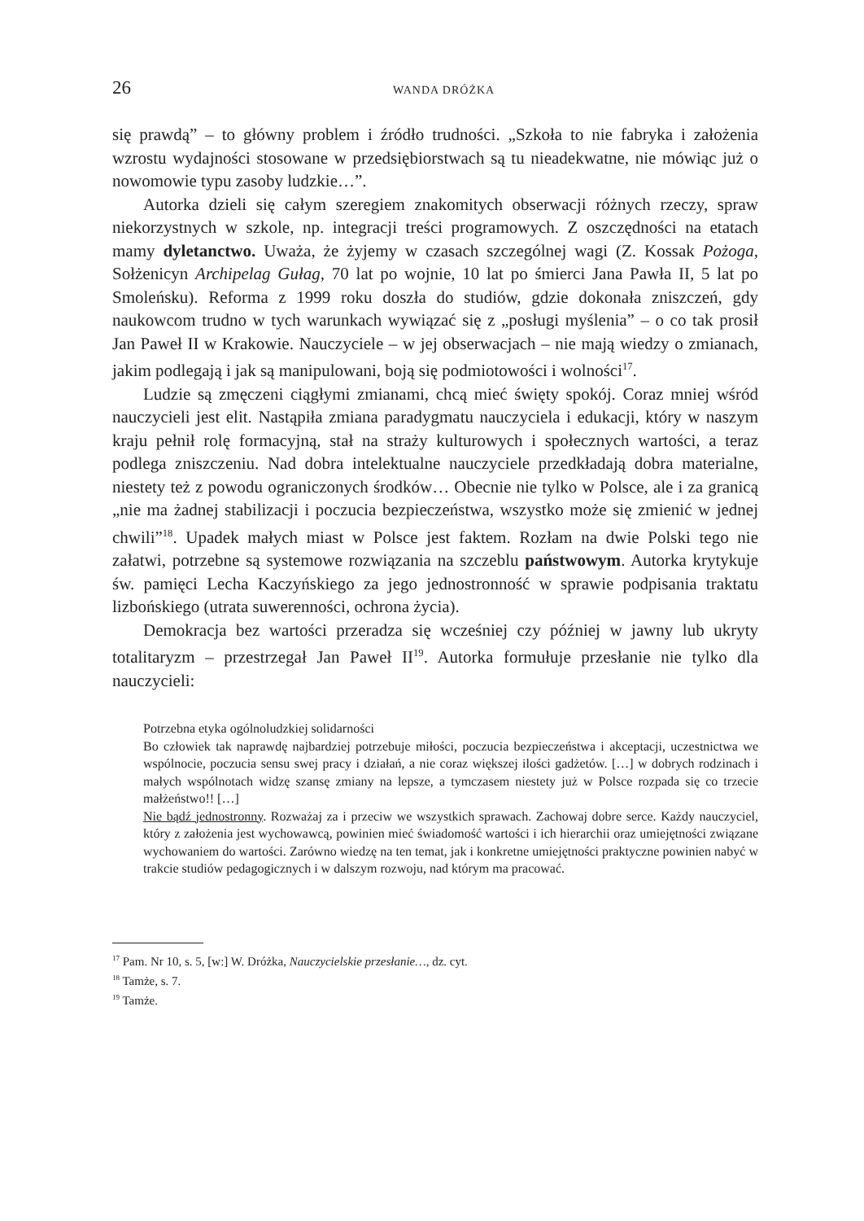26 WANDA DRÓŻKA
się prawdą” – to główny problem i źródło trudności. „Szkoła to nie fabryka i założenia wzrostu wydajności stosowane w przedsiębiorstwach są tu nieadekwatne, nie mówiąc już o nowomowie typu zasoby ludzkie…”.
Autorka dzieli się całym szeregiem znakomitych obserwacji różnych rzeczy, spraw niekorzystnych w szkole, np. integracji treści programowych. Z oszczędności na etatach mamy dyletanctwo. Uważa, że żyjemy w czasach szczególnej wagi (Z. Kossak Pożoga, Sołżenicyn Archipelag Gułag, 70 lat po wojnie, 10 lat po śmierci Jana Pawła II, 5 lat po Smoleńsku). Reforma z 1999 roku doszła do studiów, gdzie dokonała zniszczeń, gdy naukowcom trudno w tych warunkach wywiązać się z „posługi myślenia” – o co tak prosił Jan Paweł II w Krakowie. Nauczyciele – w jej obserwacjach – nie mają wiedzy o zmianach, jakim podlegają i jak są manipulowani, boją się podmiotowości i wolności<sup>17</sup>.
Ludzie są zmęczeni ciągłymi zmianami, chcą mieć święty spokój. Coraz mniej wśród nauczycieli jest elit. Nastąpiła zmiana paradygmatu nauczyciela i edukacji, który w naszym kraju pełnił rolę formacyjną, stał na straży kulturowych i społecznych wartości, a teraz podlega zniszczeniu. Nad dobra intelektualne nauczyciele przedkładają dobra materialne, niestety też z powodu ograniczonych środków… Obecnie nie tylko w Polsce, ale i za granicą „nie ma żadnej stabilizacji i poczucia bezpieczeństwa, wszystko może się zmienić w jednej chwili”<sup>18</sup>. Upadek małych miast w Polsce jest faktem. Rozłam na dwie Polski tego nie załatwi, potrzebne są systemowe rozwiązania na szczeblu państwowym. Autorka krytykuje św. pamięci Lecha Kaczyńskiego za jego jednostronność w sprawie podpisania traktatu lizbońskiego (utrata suwerenności, ochrona życia).
Demokracja bez wartości przeradza się wcześniej czy później w jawny lub ukryty totalitaryzm – przestrzegał Jan Paweł II<sup>19</sup>. Autorka formułuje przesłanie nie tylko dla nauczycieli:
Potrzebna etyka ogólnoludzkiej solidarności
Bo człowiek tak naprawdę najbardziej potrzebuje miłości, poczucia bezpieczeństwa i akceptacji, uczestnictwa we wspólnocie, poczucia sensu swej pracy i działań, a nie coraz większej ilości gadżetów. […] w dobrych rodzinach i małych wspólnotach widzę szansę zmiany na lepsze, a tymczasem niestety już w Polsce rozpada się co trzecie małżeństwo!! […]
Nie bądź jednostronny. Rozważaj za i przeciw we wszystkich sprawach. Zachowaj dobre serce. Każdy nauczyciel, który z założenia jest wychowawcą, powinien mieć świadomość wartości i ich hierarchii oraz umiejętności związane wychowaniem do wartości. Zarówno wiedzę na ten temat, jak i konkretne umiejętności praktyczne powinien nabyć w trakcie studiów pedagogicznych i w dalszym rozwoju, nad którym ma pracować.
<sup>17</sup> Pam. Nr 10, s. 5, [w:] W. Dróżka, Nauczycielskie przesłanie…, dz. cyt.
<sup>18</sup> Tamże, s. 7.
<sup>19</sup> Tamże.